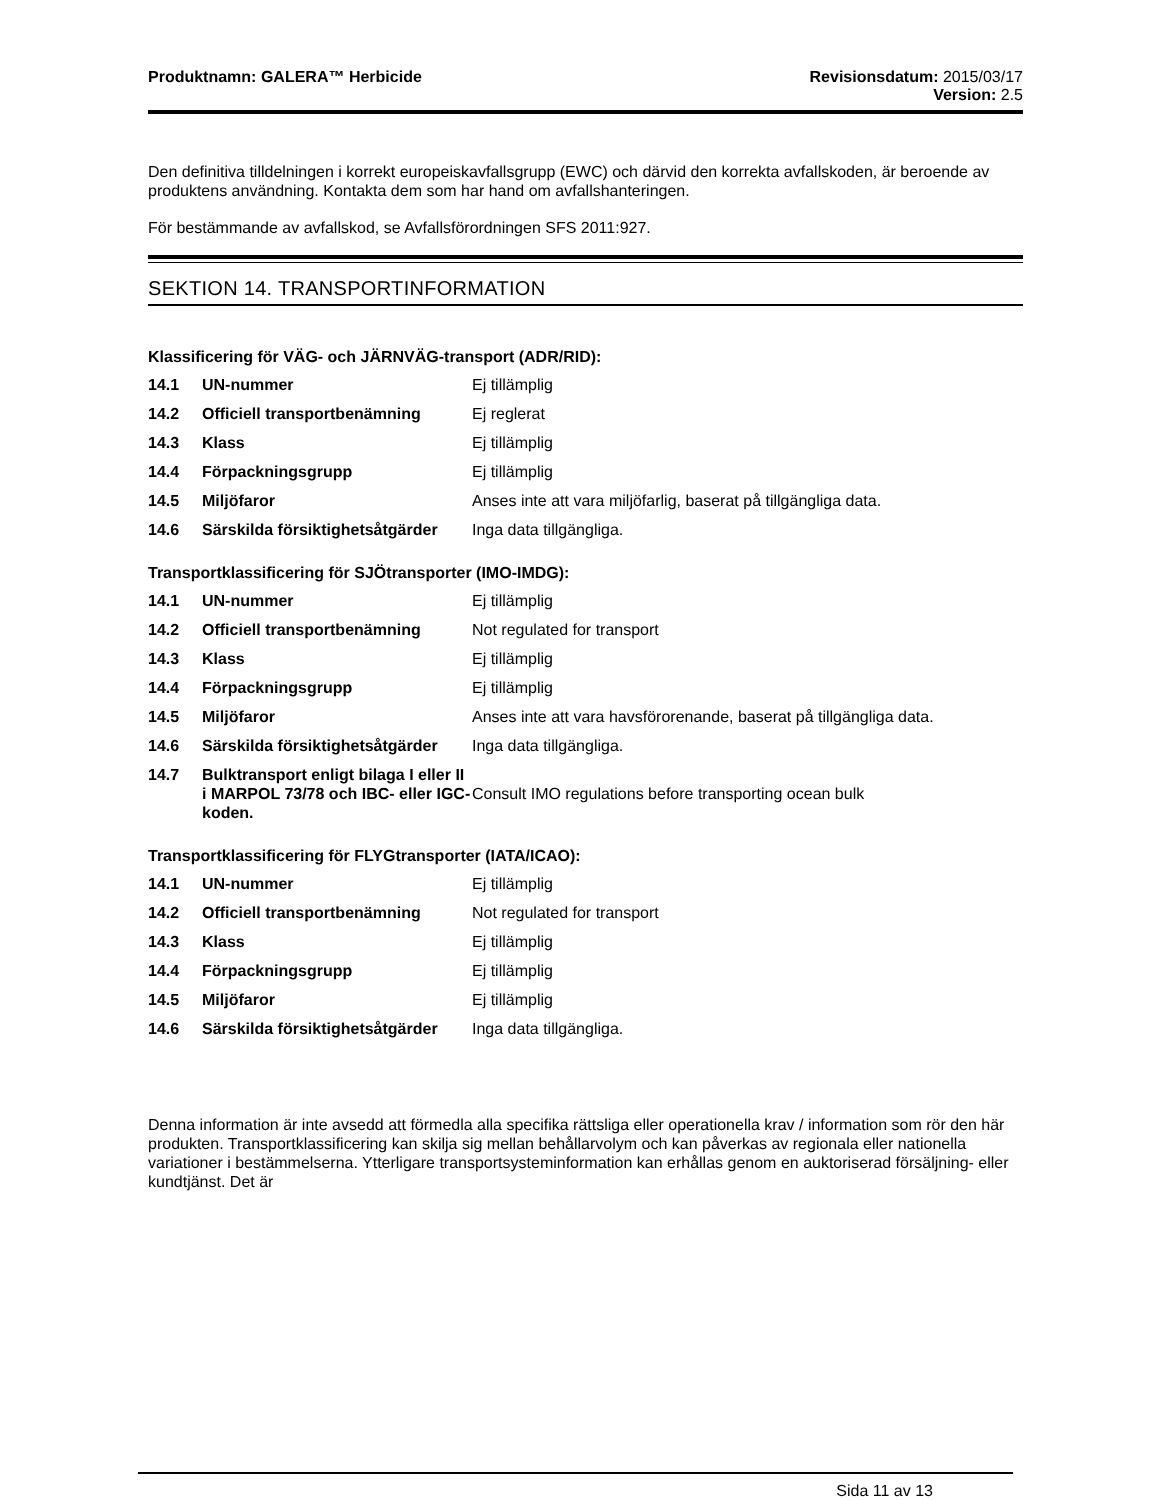Produktnamn: GALERA™ Herbicide Revisionsdatum: 2015/03/17
Version: 2.5
Den definitiva tilldelningen i korrekt europeiskavfallsgrupp (EWC) och därvid den korrekta avfallskoden, är beroende av produktens användning. Kontakta dem som har hand om avfallshanteringen.
För bestämmande av avfallskod, se Avfallsförordningen SFS 2011:927.
SEKTION 14. TRANSPORTINFORMATION
Klassificering för VÄG- och JÄRNVÄG-transport (ADR/RID):
| 14.1 | UN-nummer | Ej tillämplig |
| 14.2 | Officiell transportbenämning | Ej reglerat |
| 14.3 | Klass | Ej tillämplig |
| 14.4 | Förpackningsgrupp | Ej tillämplig |
| 14.5 | Miljöfaror | Anses inte att vara miljöfarlig, baserat på tillgängliga data. |
| 14.6 | Särskilda försiktighetsåtgärder | Inga data tillgängliga. |
Transportklassificering för SJÖtransporter (IMO-IMDG):
| 14.1 | UN-nummer | Ej tillämplig |
| 14.2 | Officiell transportbenämning | Not regulated for transport |
| 14.3 | Klass | Ej tillämplig |
| 14.4 | Förpackningsgrupp | Ej tillämplig |
| 14.5 | Miljöfaror | Anses inte att vara havsförorenande, baserat på tillgängliga data. |
| 14.6 | Särskilda försiktighetsåtgärder | Inga data tillgängliga. |
| 14.7 | Bulktransport enligt bilaga I eller II i MARPOL 73/78 och IBC- eller IGC-koden. | Consult IMO regulations before transporting ocean bulk |
Transportklassificering för FLYGtransporter (IATA/ICAO):
| 14.1 | UN-nummer | Ej tillämplig |
| 14.2 | Officiell transportbenämning | Not regulated for transport |
| 14.3 | Klass | Ej tillämplig |
| 14.4 | Förpackningsgrupp | Ej tillämplig |
| 14.5 | Miljöfaror | Ej tillämplig |
| 14.6 | Särskilda försiktighetsåtgärder | Inga data tillgängliga. |
Denna information är inte avsedd att förmedla alla specifika rättsliga eller operationella krav / information som rör den här produkten. Transportklassificering kan skilja sig mellan behållarvolym och kan påverkas av regionala eller nationella variationer i bestämmelserna. Ytterligare transportsysteminformation kan erhållas genom en auktoriserad försäljning- eller kundtjänst. Det är
Sida 11 av 13